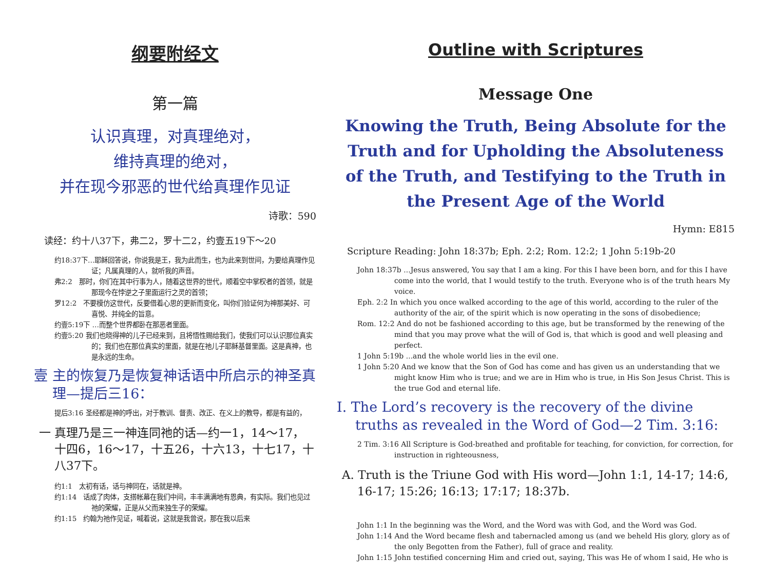纲要附经文
第一篇
认识真理，对真理绝对，
维持真理的绝对，
并在现今邪恶的世代给真理作见证
诗歌：590
读经：约十八37下，弗二2，罗十二2，约壹五19下～20
约18:37下…耶稣回答说，你说我是王，我为此而生，也为此来到世间，为要给真理作见证；凡属真理的人，就听我的声音。
弗2:2　那时，你们在其中行事为人，随着这世界的世代，顺着空中掌权者的首领，就是那现今在悖逆之子里面运行之灵的首领；
罗12:2　不要模仿这世代，反要借着心思的更新而变化，叫你们验证何为神那美好、可喜悦、并纯全的旨意。
约壹5:19下 …而整个世界都卧在那恶者里面。
约壹5:20 我们也晓得神的儿子已经来到，且将悟性赐给我们，使我们可以认识那位真实的；我们也在那位真实的里面，就是在祂儿子耶稣基督里面。这是真神，也是永远的生命。
壹 主的恢复乃是恢复神话语中所启示的神圣真理—提后三16：
提后3:16 圣经都是神的呼出，对于教训、督责、改正、在义上的教导，都是有益的，
一 真理乃是三一神连同祂的话—约一1，14～17，十四6，16～17，十五26，十六13，十七17，十八37下。
约1:1　太初有话，话与神同在，话就是神。
约1:14　话成了肉体，支搭帐幕在我们中间，丰丰满满地有恩典，有实际。我们也见过祂的荣耀，正是从父而来独生子的荣耀。
约1:15　约翰为祂作见证，喊着说，这就是我曾说，那在我以后来
Outline with Scriptures
Message One
Knowing the Truth, Being Absolute for the Truth and for Upholding the Absoluteness of the Truth, and Testifying to the Truth in the Present Age of the World
Hymn: E815
Scripture Reading: John 18:37b; Eph. 2:2; Rom. 12:2; 1 John 5:19b-20
John 18:37b ...Jesus answered, You say that I am a king. For this I have been born, and for this I have come into the world, that I would testify to the truth. Everyone who is of the truth hears My voice.
Eph. 2:2 In which you once walked according to the age of this world, according to the ruler of the authority of the air, of the spirit which is now operating in the sons of disobedience;
Rom. 12:2 And do not be fashioned according to this age, but be transformed by the renewing of the mind that you may prove what the will of God is, that which is good and well pleasing and perfect.
1 John 5:19b ...and the whole world lies in the evil one.
1 John 5:20 And we know that the Son of God has come and has given us an understanding that we might know Him who is true; and we are in Him who is true, in His Son Jesus Christ. This is the true God and eternal life.
I. The Lord’s recovery is the recovery of the divine truths as revealed in the Word of God—2 Tim. 3:16:
2 Tim. 3:16 All Scripture is God-breathed and profitable for teaching, for conviction, for correction, for instruction in righteousness,
A. Truth is the Triune God with His word—John 1:1, 14-17; 14:6, 16-17; 15:26; 16:13; 17:17; 18:37b.
John 1:1 In the beginning was the Word, and the Word was with God, and the Word was God.
John 1:14 And the Word became flesh and tabernacled among us (and we beheld His glory, glory as of the only Begotten from the Father), full of grace and reality.
John 1:15 John testified concerning Him and cried out, saying, This was He of whom I said, He who is